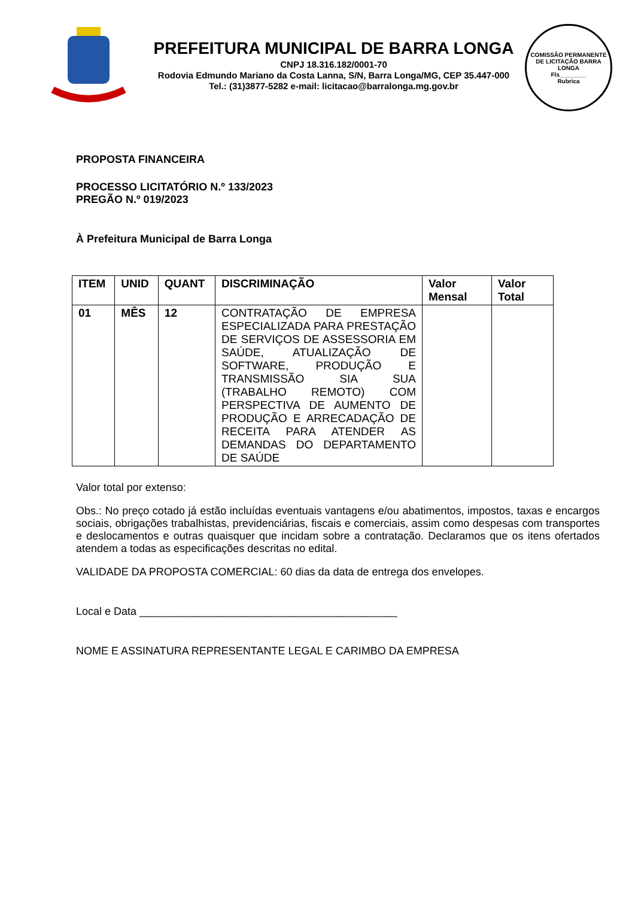PREFEITURA MUNICIPAL DE BARRA LONGA
CNPJ 18.316.182/0001-70
Rodovia Edmundo Mariano da Costa Lanna, S/N, Barra Longa/MG, CEP 35.447-000
Tel.: (31)3877-5282 e-mail: licitacao@barralonga.mg.gov.br
COMISSÃO PERMANENTE DE LICITAÇÃO BARRA LONGA
Fls________
Rubrica
PROPOSTA FINANCEIRA
PROCESSO LICITATÓRIO N.º 133/2023
PREGÃO N.º 019/2023
À Prefeitura Municipal de Barra Longa
| ITEM | UNID | QUANT | DISCRIMINAÇÃO | Valor Mensal | Valor Total |
| --- | --- | --- | --- | --- | --- |
| 01 | MÊS | 12 | CONTRATAÇÃO DE EMPRESA ESPECIALIZADA PARA PRESTAÇÃO DE SERVIÇOS DE ASSESSORIA EM SAÚDE, ATUALIZAÇÃO DE SOFTWARE, PRODUÇÃO E TRANSMISSÃO SIA SUA (TRABALHO REMOTO) COM PERSPECTIVA DE AUMENTO DE PRODUÇÃO E ARRECADAÇÃO DE RECEITA PARA ATENDER AS DEMANDAS DO DEPARTAMENTO DE SAÚDE | | |
Valor total por extenso:
Obs.: No preço cotado já estão incluídas eventuais vantagens e/ou abatimentos, impostos, taxas e encargos sociais, obrigações trabalhistas, previdenciárias, fiscais e comerciais, assim como despesas com transportes e deslocamentos e outras quaisquer que incidam sobre a contratação. Declaramos que os itens ofertados atendem a todas as especificações descritas no edital.
VALIDADE DA PROPOSTA COMERCIAL: 60 dias da data de entrega dos envelopes.
Local e Data ___________________________________________
NOME E ASSINATURA REPRESENTANTE LEGAL E CARIMBO DA EMPRESA